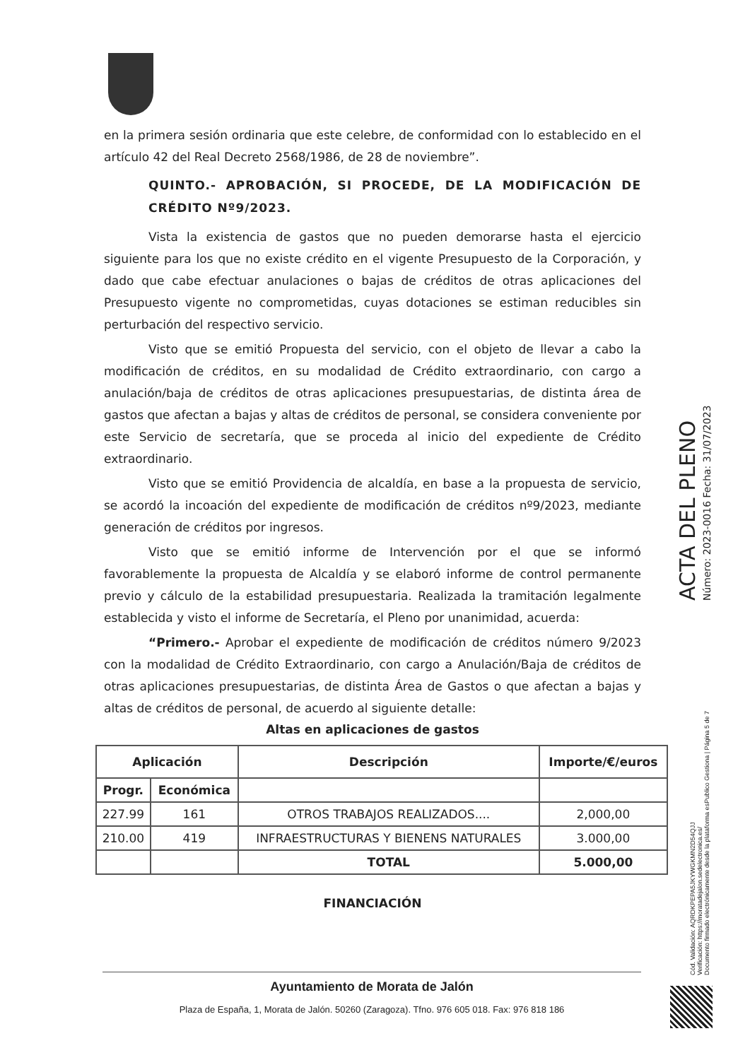en la primera sesión ordinaria que este celebre, de conformidad con lo establecido en el artículo 42 del Real Decreto 2568/1986, de 28 de noviembre”.
QUINTO.- APROBACIÓN, SI PROCEDE, DE LA MODIFICACIÓN DE CRÉDITO Nº9/2023.
Vista la existencia de gastos que no pueden demorarse hasta el ejercicio siguiente para los que no existe crédito en el vigente Presupuesto de la Corporación, y dado que cabe efectuar anulaciones o bajas de créditos de otras aplicaciones del Presupuesto vigente no comprometidas, cuyas dotaciones se estiman reducibles sin perturbación del respectivo servicio.
Visto que se emitió Propuesta del servicio, con el objeto de llevar a cabo la modificación de créditos, en su modalidad de Crédito extraordinario, con cargo a anulación/baja de créditos de otras aplicaciones presupuestarias, de distinta área de gastos que afectan a bajas y altas de créditos de personal, se considera conveniente por este Servicio de secretaría, que se proceda al inicio del expediente de Crédito extraordinario.
Visto que se emitió Providencia de alcaldía, en base a la propuesta de servicio, se acordó la incoación del expediente de modificación de créditos nº9/2023, mediante generación de créditos por ingresos.
Visto que se emitió informe de Intervención por el que se informó favorablemente la propuesta de Alcaldía y se elaboró informe de control permanente previo y cálculo de la estabilidad presupuestaria. Realizada la tramitación legalmente establecida y visto el informe de Secretaría, el Pleno por unanimidad, acuerda:
“Primero.- Aprobar el expediente de modificación de créditos número 9/2023 con la modalidad de Crédito Extraordinario, con cargo a Anulación/Baja de créditos de otras aplicaciones presupuestarias, de distinta Área de Gastos o que afectan a bajas y altas de créditos de personal, de acuerdo al siguiente detalle:
Altas en aplicaciones de gastos
| Aplicación | | Descripción | Importe/€/euros |
| --- | --- | --- | --- |
| Progr. | Económica | | |
| 227.99 | 161 | OTROS TRABAJOS REALIZADOS.... | 2,000,00 |
| 210.00 | 419 | INFRAESTRUCTURAS Y BIENENS NATURALES | 3.000,00 |
| | | TOTAL | 5.000,00 |
FINANCIACIÓN
Ayuntamiento de Morata de Jalón
Plaza de España, 1, Morata de Jalón. 50260 (Zaragoza). Tfno. 976 605 018. Fax: 976 818 186
ACTA DEL PLENO
Número: 2023-0016 Fecha: 31/07/2023
Cód. Validación: AQRDKPEPA5JKYWGKMN2D54QJJ
Verificación: https://moratadejalon.sedelectronica.es/
Documento firmado electrónicamente desde la plataforma esPublico Gestiona | Página 5 de 7